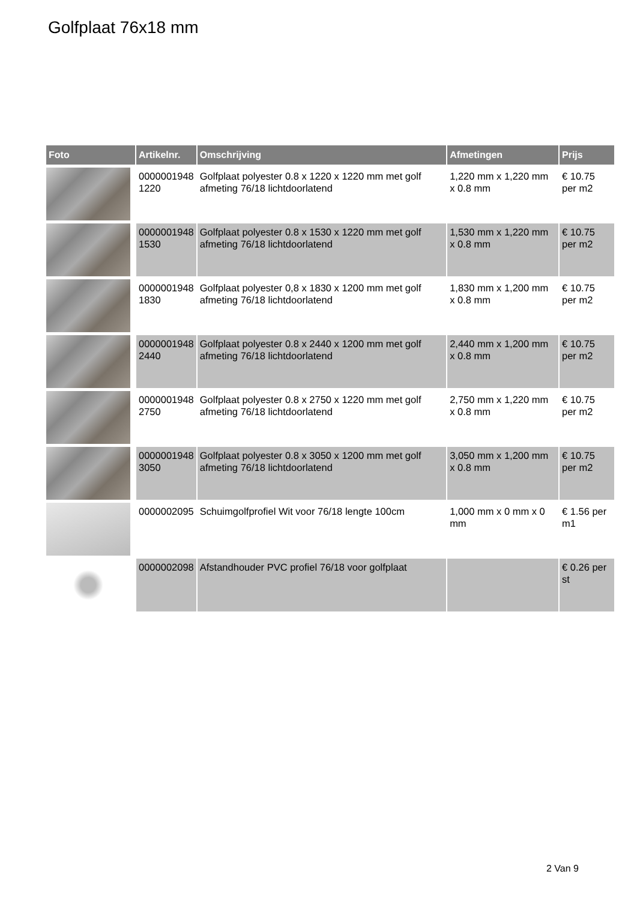Golfplaat 76x18 mm
| Foto | Artikelnr. | Omschrijving | Afmetingen | Prijs |
| --- | --- | --- | --- | --- |
| | 0000001948 1220 | Golfplaat polyester 0.8 x 1220 x 1220 mm met golf afmeting 76/18 lichtdoorlatend | 1,220 mm x 1,220 mm x 0.8 mm | € 10.75 per m2 |
| | 0000001948 1530 | Golfplaat polyester 0.8 x 1530 x 1220 mm met golf afmeting 76/18 lichtdoorlatend | 1,530 mm x 1,220 mm x 0.8 mm | € 10.75 per m2 |
| | 0000001948 1830 | Golfplaat polyester 0,8 x 1830 x 1200 mm met golf afmeting 76/18 lichtdoorlatend | 1,830 mm x 1,200 mm x 0.8 mm | € 10.75 per m2 |
| | 0000001948 2440 | Golfplaat polyester 0.8 x 2440 x 1200 mm met golf afmeting 76/18 lichtdoorlatend | 2,440 mm x 1,200 mm x 0.8 mm | € 10.75 per m2 |
| | 0000001948 2750 | Golfplaat polyester 0.8 x 2750 x 1220 mm met golf afmeting 76/18 lichtdoorlatend | 2,750 mm x 1,220 mm x 0.8 mm | € 10.75 per m2 |
| | 0000001948 3050 | Golfplaat polyester 0.8 x 3050 x 1200 mm met golf afmeting 76/18 lichtdoorlatend | 3,050 mm x 1,200 mm x 0.8 mm | € 10.75 per m2 |
| | 0000002095 | Schuimgolfprofiel Wit voor 76/18 lengte 100cm | 1,000 mm x 0 mm x 0 mm | € 1.56 per m1 |
| | 0000002098 | Afstandhouder PVC profiel 76/18 voor golfplaat | | € 0.26 per st |
2 Van 9